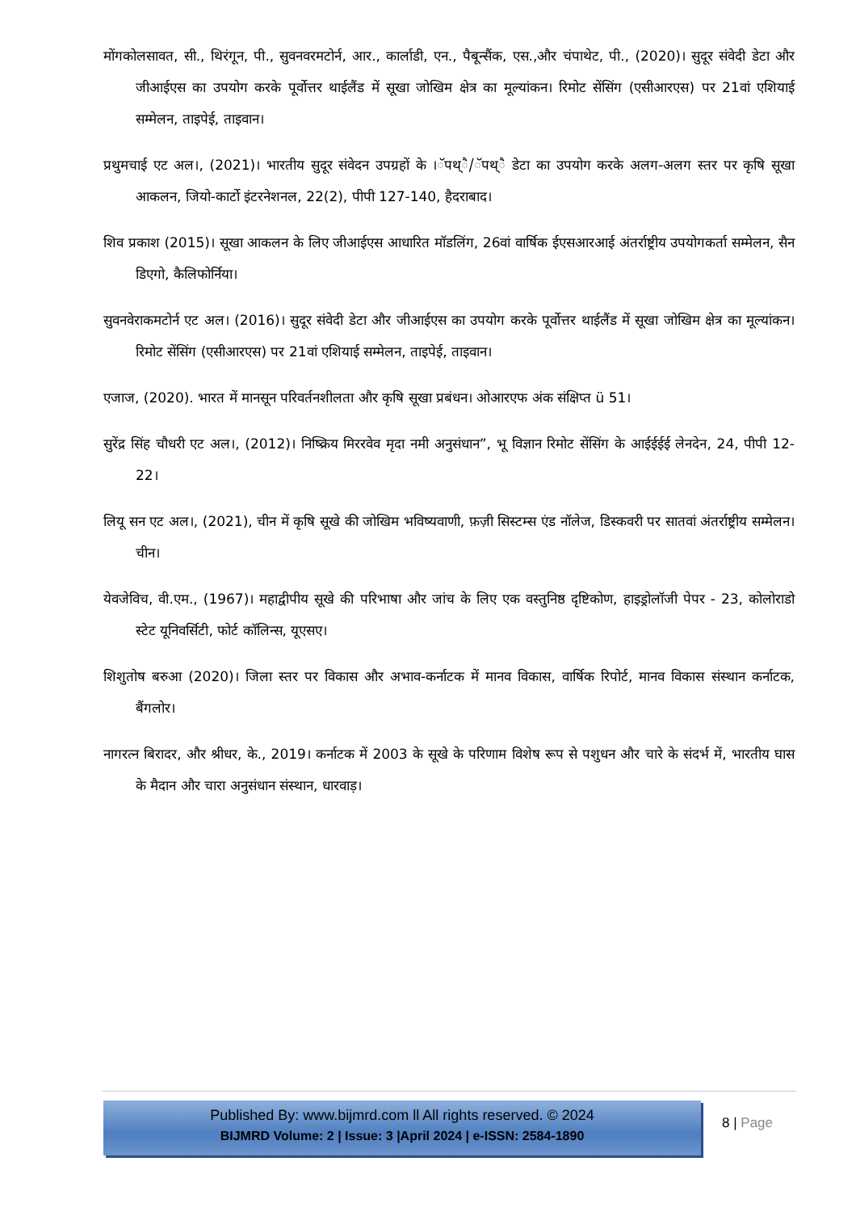मोंगकोलसावत, सी., थिरंगून, पी., सुवनवरमटोर्न, आर., कार्लाडी, एन., पैबून्सैंक, एस.,और चंपाथेट, पी., (2020)। सुदूर संवेदी डेटा और जीआईएस का उपयोग करके पूर्वोत्तर थाईलैंड में सूखा जोखिम क्षेत्र का मूल्यांकन। रिमोट सेंसिंग (एसीआरएस) पर 21वां एशियाई सम्मेलन, ताइपेई, ताइवान।
प्रथुमचाई एट अल।, (2021)। भारतीय सुदूर संवेदन उपग्रहों के ।ॅपथ्ै/ॅपथ्ै डेटा का उपयोग करके अलग-अलग स्तर पर कृषि सूखा आकलन, जियो-कार्टो इंटरनेशनल, 22(2), पीपी 127-140, हैदराबाद।
शिव प्रकाश (2015)। सूखा आकलन के लिए जीआईएस आधारित मॉडलिंग, 26वां वार्षिक ईएसआरआई अंतर्राष्ट्रीय उपयोगकर्ता सम्मेलन, सैन डिएगो, कैलिफोर्निया।
सुवनवेराकमटोर्न एट अल। (2016)। सुदूर संवेदी डेटा और जीआईएस का उपयोग करके पूर्वोत्तर थाईलैंड में सूखा जोखिम क्षेत्र का मूल्यांकन। रिमोट सेंसिंग (एसीआरएस) पर 21वां एशियाई सम्मेलन, ताइपेई, ताइवान।
एजाज, (2020). भारत में मानसून परिवर्तनशीलता और कृषि सूखा प्रबंधन। ओआरएफ अंक संक्षिप्त ü 51।
सुरेंद्र सिंह चौधरी एट अल।, (2012)। निष्क्रिय मिररवेव मृदा नमी अनुसंधान”, भू विज्ञान रिमोट सेंसिंग के आईईईई लेनदेन, 24, पीपी 12-22।
लियू सन एट अल।, (2021), चीन में कृषि सूखे की जोखिम भविष्यवाणी, फ़ज़ी सिस्टम्स एंड नॉलेज, डिस्कवरी पर सातवां अंतर्राष्ट्रीय सम्मेलन। चीन।
येवजेविच, वी.एम., (1967)। महाद्वीपीय सूखे की परिभाषा और जांच के लिए एक वस्तुनिष्ठ दृष्टिकोण, हाइड्रोलॉजी पेपर - 23, कोलोराडो स्टेट यूनिवर्सिटी, फोर्ट कॉलिन्स, यूएसए।
शिशुतोष बरुआ (2020)। जिला स्तर पर विकास और अभाव-कर्नाटक में मानव विकास, वार्षिक रिपोर्ट, मानव विकास संस्थान कर्नाटक, बैंगलोर।
नागरत्न बिरादर, और श्रीधर, के., 2019। कर्नाटक में 2003 के सूखे के परिणाम विशेष रूप से पशुधन और चारे के संदर्भ में, भारतीय घास के मैदान और चारा अनुसंधान संस्थान, धारवाड़।
Published By: www.bijmrd.com ll All rights reserved. © 2024
BIJMRD Volume: 2 | Issue: 3 |April 2024 | e-ISSN: 2584-1890
8 | Page